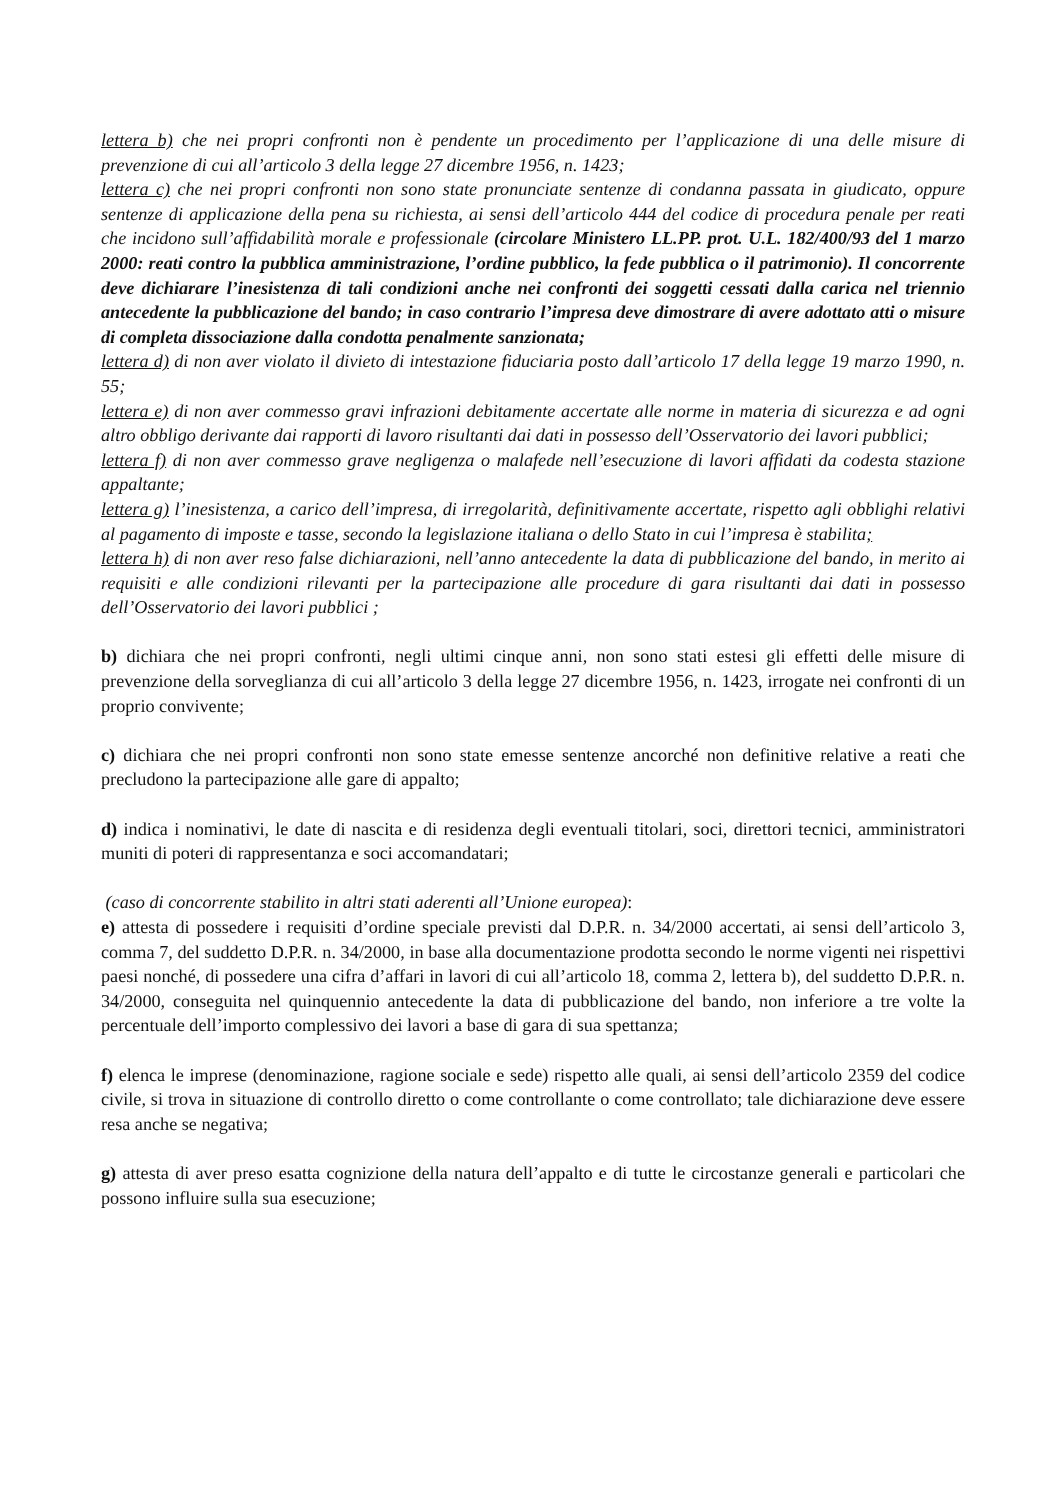lettera b) che nei propri confronti non è pendente un procedimento per l’applicazione di una delle misure di prevenzione di cui all’articolo 3 della legge 27 dicembre 1956, n. 1423;
lettera c) che nei propri confronti non sono state pronunciate sentenze di condanna passata in giudicato, oppure sentenze di applicazione della pena su richiesta, ai sensi dell’articolo 444 del codice di procedura penale per reati che incidono sull’affidabilità morale e professionale (circolare Ministero LL.PP. prot. U.L. 182/400/93 del 1 marzo 2000: reati contro la pubblica amministrazione, l’ordine pubblico, la fede pubblica o il patrimonio). Il concorrente deve dichiarare l’inesistenza di tali condizioni anche nei confronti dei soggetti cessati dalla carica nel triennio antecedente la pubblicazione del bando; in caso contrario l’impresa deve dimostrare di avere adottato atti o misure di completa dissociazione dalla condotta penalmente sanzionata;
lettera d) di non aver violato il divieto di intestazione fiduciaria posto dall’articolo 17 della legge 19 marzo 1990, n. 55;
lettera e) di non aver commesso gravi infrazioni debitamente accertate alle norme in materia di sicurezza e ad ogni altro obbligo derivante dai rapporti di lavoro risultanti dai dati in possesso dell’Osservatorio dei lavori pubblici;
lettera f) di non aver commesso grave negligenza o malafede nell’esecuzione di lavori affidati da codesta stazione appaltante;
lettera g) l’inesistenza, a carico dell’impresa, di irregolarità, definitivamente accertate, rispetto agli obblighi relativi al pagamento di imposte e tasse, secondo la legislazione italiana o dello Stato in cui l’impresa è stabilita;
lettera h) di non aver reso false dichiarazioni, nell’anno antecedente la data di pubblicazione del bando, in merito ai requisiti e alle condizioni rilevanti per la partecipazione alle procedure di gara risultanti dai dati in possesso dell’Osservatorio dei lavori pubblici ;
b) dichiara che nei propri confronti, negli ultimi cinque anni, non sono stati estesi gli effetti delle misure di prevenzione della sorveglianza di cui all’articolo 3 della legge 27 dicembre 1956, n. 1423, irrogate nei confronti di un proprio convivente;
c) dichiara che nei propri confronti non sono state emesse sentenze ancorché non definitive relative a reati che precludono la partecipazione alle gare di appalto;
d) indica i nominativi, le date di nascita e di residenza degli eventuali titolari, soci, direttori tecnici, amministratori muniti di poteri di rappresentanza e soci accomandatari;
(caso di concorrente stabilito in altri stati aderenti all’Unione europea):
e) attesta di possedere i requisiti d’ordine speciale previsti dal D.P.R. n. 34/2000 accertati, ai sensi dell’articolo 3, comma 7, del suddetto D.P.R. n. 34/2000, in base alla documentazione prodotta secondo le norme vigenti nei rispettivi paesi nonché, di possedere una cifra d’affari in lavori di cui all’articolo 18, comma 2, lettera b), del suddetto D.P.R. n. 34/2000, conseguita nel quinquennio antecedente la data di pubblicazione del bando, non inferiore a tre volte la percentuale dell’importo complessivo dei lavori a base di gara di sua spettanza;
f) elenca le imprese (denominazione, ragione sociale e sede) rispetto alle quali, ai sensi dell’articolo 2359 del codice civile, si trova in situazione di controllo diretto o come controllante o come controllato; tale dichiarazione deve essere resa anche se negativa;
g) attesta di aver preso esatta cognizione della natura dell’appalto e di tutte le circostanze generali e particolari che possono influire sulla sua esecuzione;